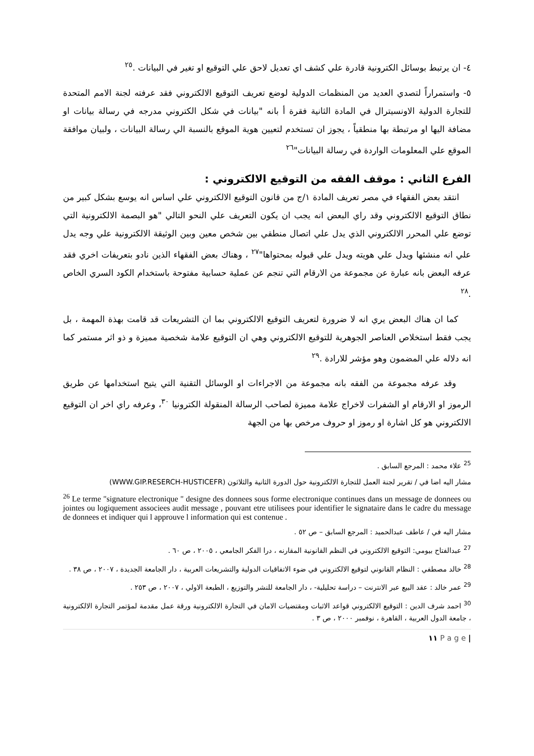٤- ان يرتبط بوسائل الكترونية قادرة علي كشف اي تعديل لاحق علي التوقيع او تغير في البيانات .<sup>٢٥</sup>
٥- واستمراراً لتصدي العديد من المنظمات الدولية لوضع تعريف التوقيع الالكتروني فقد عرفته لجنة الامم المتحدة للتجارة الدولية الاونسيترال في المادة الثانية فقرة أ بانه "بيانات في شكل الكتروني مدرجه في رسالة بيانات او مضافة اليها او مرتبطة بها منطقياً ، يجوز ان تستخدم لتعيين هوية الموقع بالنسبة الي رسالة البيانات ، ولبيان موافقة الموقع علي المعلومات الواردة في رسالة البيانات"<sup>٢٦</sup>
الفرع الثاني : موقف الفقه من التوقيع الالكتروني :
انتقد بعض الفقهاء في مصر تعريف المادة ١/ج من قانون التوقيع الالكتروني علي اساس انه يوسع بشكل كبير من نطاق التوقيع الالكتروني وقد راي البعض انه يجب ان يكون التعريف علي النحو التالي "هو البصمة الالكترونية التي توضع علي المحرر الالكتروني الذي يدل علي اتصال منطقي بين شخص معين وبين الوثيقة الالكترونية علي وجه يدل علي انه منشئها ويدل علي هويته ويدل علي قبوله بمحتواها"<sup>٢٧</sup> ، وهناك بعض الفقهاء الذين نادو بتعريفات اخري فقد عرفه البعض بانه عبارة عن مجموعة من الارقام التي تنجم عن عملية حسابية مفتوحة باستخدام الكود السري الخاص .<sup>٢٨</sup>
كما ان هناك البعض يري انه لا ضرورة لتعريف التوقيع الالكتروني بما ان التشريعات قد قامت بهذة المهمة ، بل يجب فقط استخلاص العناصر الجوهرية للتوقيع الالكتروني وهي ان التوقيع علامة شخصية مميزة و ذو اثر مستمر كما انه دلاله علي المضمون وهو مؤشر للارادة .<sup>٢٩</sup>
وقد عرفه مجموعة من الفقه بانه مجموعة من الاجراءات او الوسائل التقنية التي يتيح استخدامها عن طريق الرموز او الارقام او الشفرات لاخراج علامة مميزة لصاحب الرسالة المنقولة الكترونيا <sup>٣٠</sup>، وعرفه راي اخر ان التوقيع الالكتروني هو كل اشارة او رموز او حروف مرخص بها من الجهة
<sup>25</sup> علاء محمد : المرجع السابق .
مشار اليه اضا في / تقرير لجنة العمل للتجارة الالكترونية حول الدورة الثانية والثلاثون (WWW.GIP.RESERCH-HUSTICEFR)
<sup>26</sup> Le terme "signature electronique " designe des donnees sous forme electronique continues dans un message de donnees ou jointes ou logiquement associees audit message , pouvant etre utilisees pour identifier le signataire dans le cadre du message de donnees et indiquer qui l approuve l information qui est contenue .
مشار اليه في / عاطف عبدالحميد : المرجع السابق – ص ٥٢ .
<sup>27</sup> عبدالفتاح بيومي: التوقيع الالكتروني في النظم القانونية المقارنه ، درا الفكر الجامعي ، ٢٠٠٥ ، ص ٦٠ .
<sup>28</sup> خالد مصطفي : النظام القانوني لتوقيع الالكتروني في ضوء الاتفاقيات الدولية والتشريعات العربية ، دار الجامعة الجديدة ، ٢٠٠٧ ، ص ٣٨ .
<sup>29</sup> عمر خالد : عقد البيع عبر الانترنت – دراسة تحليلية- ، دار الجامعة للنشر والتوزيع ، الطبعة الاولي ، ٢٠٠٧ ، ص ٢٥٣ .
<sup>30</sup> احمد شرف الدين : التوقيع الالكتروني قواعد الاثبات ومقتضيات الامان في التجارة الالكترونية ورقة عمل مقدمة لمؤتمر التجارة الالكترونية ، جامعة الدول العربية ، القاهرة ، نوفمبر ٢٠٠٠ ، ص ٣ .
| P a g e ١١